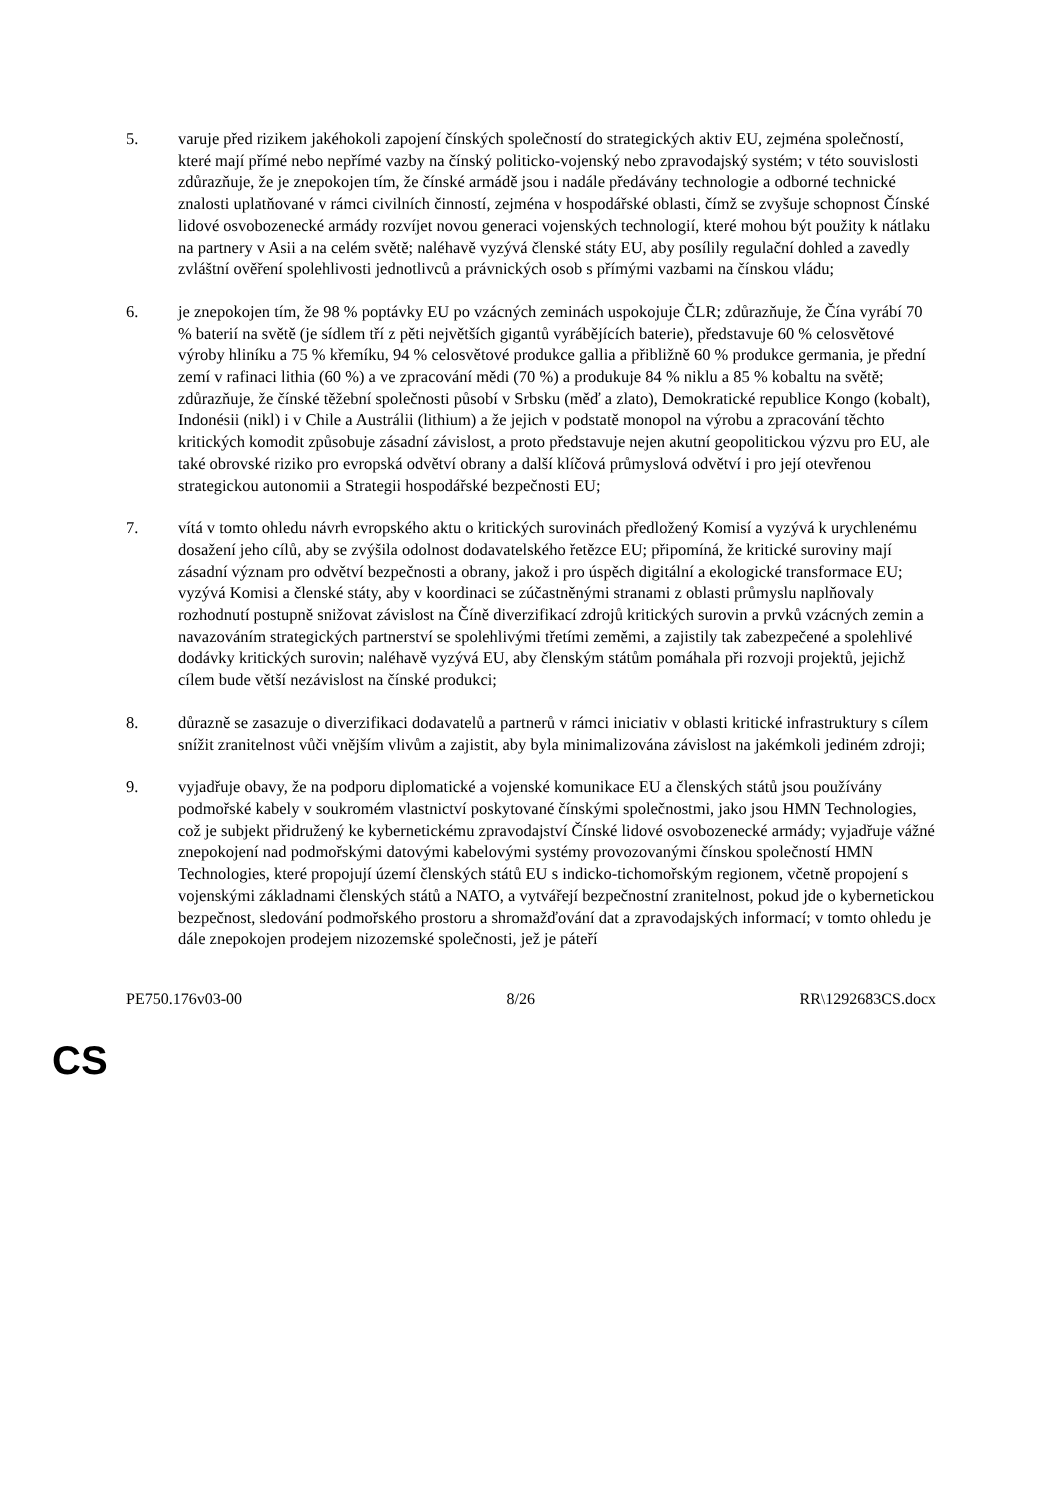5. varuje před rizikem jakéhokoli zapojení čínských společností do strategických aktiv EU, zejména společností, které mají přímé nebo nepřímé vazby na čínský politicko-vojenský nebo zpravodajský systém; v této souvislosti zdůrazňuje, že je znepokojen tím, že čínské armádě jsou i nadále předávány technologie a odborné technické znalosti uplatňované v rámci civilních činností, zejména v hospodářské oblasti, čímž se zvyšuje schopnost Čínské lidové osvobozenecké armády rozvíjet novou generaci vojenských technologií, které mohou být použity k nátlaku na partnery v Asii a na celém světě; naléhavě vyzývá členské státy EU, aby posílily regulační dohled a zavedly zvláštní ověření spolehlivosti jednotlivců a právnických osob s přímými vazbami na čínskou vládu;
6. je znepokojen tím, že 98 % poptávky EU po vzácných zeminách uspokojuje ČLR; zdůrazňuje, že Čína vyrábí 70 % baterií na světě (je sídlem tří z pěti největších gigantů vyrábějících baterie), představuje 60 % celosvětové výroby hliníku a 75 % křemíku, 94 % celosvětové produkce gallia a přibližně 60 % produkce germania, je přední zemí v rafinaci lithia (60 %) a ve zpracování mědi (70 %) a produkuje 84 % niklu a 85 % kobaltu na světě; zdůrazňuje, že čínské těžební společnosti působí v Srbsku (měď a zlato), Demokratické republice Kongo (kobalt), Indonésii (nikl) i v Chile a Austrálii (lithium) a že jejich v podstatě monopol na výrobu a zpracování těchto kritických komodit způsobuje zásadní závislost, a proto představuje nejen akutní geopolitickou výzvu pro EU, ale také obrovské riziko pro evropská odvětví obrany a další klíčová průmyslová odvětví i pro její otevřenou strategickou autonomii a Strategii hospodářské bezpečnosti EU;
7. vítá v tomto ohledu návrh evropského aktu o kritických surovinách předložený Komisí a vyzývá k urychlenému dosažení jeho cílů, aby se zvýšila odolnost dodavatelského řetězce EU; připomíná, že kritické suroviny mají zásadní význam pro odvětví bezpečnosti a obrany, jakož i pro úspěch digitální a ekologické transformace EU; vyzývá Komisi a členské státy, aby v koordinaci se zúčastněnými stranami z oblasti průmyslu naplňovaly rozhodnutí postupně snižovat závislost na Číně diverzifikací zdrojů kritických surovin a prvků vzácných zemin a navazováním strategických partnerství se spolehlivými třetími zeměmi, a zajistily tak zabezpečené a spolehlivé dodávky kritických surovin; naléhavě vyzývá EU, aby členským státům pomáhala při rozvoji projektů, jejichž cílem bude větší nezávislost na čínské produkci;
8. důrazně se zasazuje o diverzifikaci dodavatelů a partnerů v rámci iniciativ v oblasti kritické infrastruktury s cílem snížit zranitelnost vůči vnějším vlivům a zajistit, aby byla minimalizována závislost na jakémkoli jediném zdroji;
9. vyjadřuje obavy, že na podporu diplomatické a vojenské komunikace EU a členských států jsou používány podmořské kabely v soukromém vlastnictví poskytované čínskými společnostmi, jako jsou HMN Technologies, což je subjekt přidružený ke kybernetickému zpravodajství Čínské lidové osvobozenecké armády; vyjadřuje vážné znepokojení nad podmořskými datovými kabelovými systémy provozovanými čínskou společností HMN Technologies, které propojují území členských států EU s indicko-tichomořským regionem, včetně propojení s vojenskými základnami členských států a NATO, a vytvářejí bezpečnostní zranitelnost, pokud jde o kybernetickou bezpečnost, sledování podmořského prostoru a shromažďování dat a zpravodajských informací; v tomto ohledu je dále znepokojen prodejem nizozemské společnosti, jež je páteří
PE750.176v03-00 8/26 RR\1292683CS.docx
CS